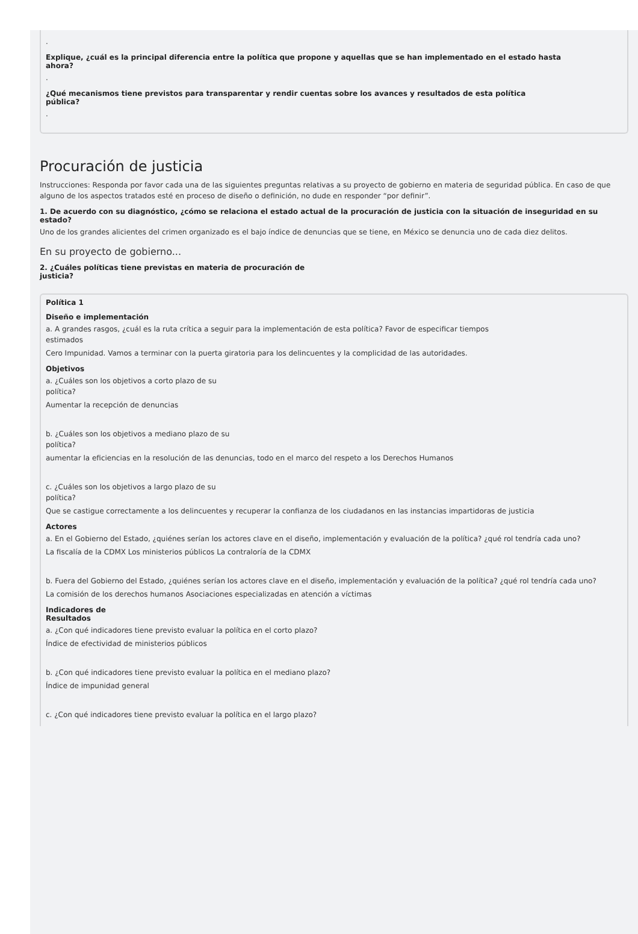.
Explique, ¿cuál es la principal diferencia entre la política que propone y aquellas que se han implementado en el estado hasta
ahora?
.
¿Qué mecanismos tiene previstos para transparentar y rendir cuentas sobre los avances y resultados de esta política
pública?
.
Procuración de justicia
Instrucciones: Responda por favor cada una de las siguientes preguntas relativas a su proyecto de gobierno en materia de seguridad pública. En caso de que alguno de los aspectos tratados esté en proceso de diseño o definición, no dude en responder “por definir”.
1. De acuerdo con su diagnóstico, ¿cómo se relaciona el estado actual de la procuración de justicia con la situación de inseguridad en su estado?
Uno de los grandes alicientes del crimen organizado es el bajo índice de denuncias que se tiene, en México se denuncia uno de cada diez delitos.
En su proyecto de gobierno...
2. ¿Cuáles políticas tiene previstas en materia de procuración de
justicia?
Política 1
Diseño e implementación
a. A grandes rasgos, ¿cuál es la ruta crítica a seguir para la implementación de esta política? Favor de especificar tiempos
estimados
Cero Impunidad. Vamos a terminar con la puerta giratoria para los delincuentes y la complicidad de las autoridades.
Objetivos
a. ¿Cuáles son los objetivos a corto plazo de su
política?
Aumentar la recepción de denuncias
b. ¿Cuáles son los objetivos a mediano plazo de su
política?
aumentar la eficiencias en la resolución de las denuncias, todo en el marco del respeto a los Derechos Humanos
c. ¿Cuáles son los objetivos a largo plazo de su
política?
Que se castigue correctamente a los delincuentes y recuperar la confianza de los ciudadanos en las instancias impartidoras de justicia
Actores
a. En el Gobierno del Estado, ¿quiénes serían los actores clave en el diseño, implementación y evaluación de la política? ¿qué rol tendría cada uno?
La fiscalía de la CDMX Los ministerios públicos La contraloría de la CDMX
b. Fuera del Gobierno del Estado, ¿quiénes serían los actores clave en el diseño, implementación y evaluación de la política? ¿qué rol tendría cada uno?
La comisión de los derechos humanos Asociaciones especializadas en atención a víctimas
Indicadores de
Resultados
a. ¿Con qué indicadores tiene previsto evaluar la política en el corto plazo?
Índice de efectividad de ministerios públicos
b. ¿Con qué indicadores tiene previsto evaluar la política en el mediano plazo?
Índice de impunidad general
c. ¿Con qué indicadores tiene previsto evaluar la política en el largo plazo?